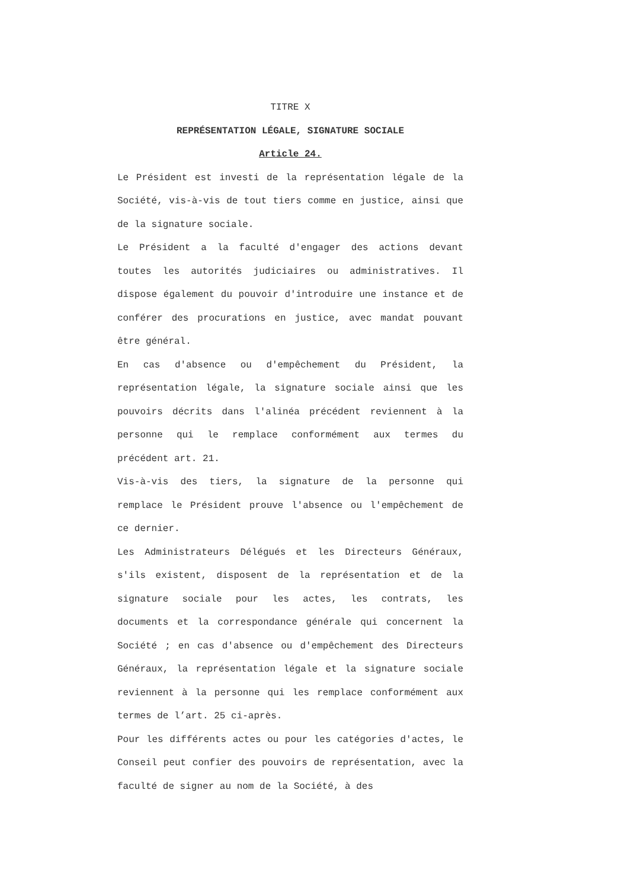TITRE X
REPRÉSENTATION LÉGALE, SIGNATURE SOCIALE
Article 24.
Le Président est investi de la représentation légale de la Société, vis-à-vis de tout tiers comme en justice, ainsi que de la signature sociale.
Le Président a la faculté d'engager des actions devant toutes les autorités judiciaires ou administratives. Il dispose également du pouvoir d'introduire une instance et de conférer des procurations en justice, avec mandat pouvant être général.
En cas d'absence ou d'empêchement du Président, la représentation légale, la signature sociale ainsi que les pouvoirs décrits dans l'alinéa précédent reviennent à la personne qui le remplace conformément aux termes du précédent art. 21.
Vis-à-vis des tiers, la signature de la personne qui remplace le Président prouve l'absence ou l'empêchement de ce dernier.
Les Administrateurs Délégués et les Directeurs Généraux, s'ils existent, disposent de la représentation et de la signature sociale pour les actes, les contrats, les documents et la correspondance générale qui concernent la Société ; en cas d'absence ou d'empêchement des Directeurs Généraux, la représentation légale et la signature sociale reviennent à la personne qui les remplace conformément aux termes de l’art. 25 ci-après.
Pour les différents actes ou pour les catégories d'actes, le Conseil peut confier des pouvoirs de représentation, avec la faculté de signer au nom de la Société, à des